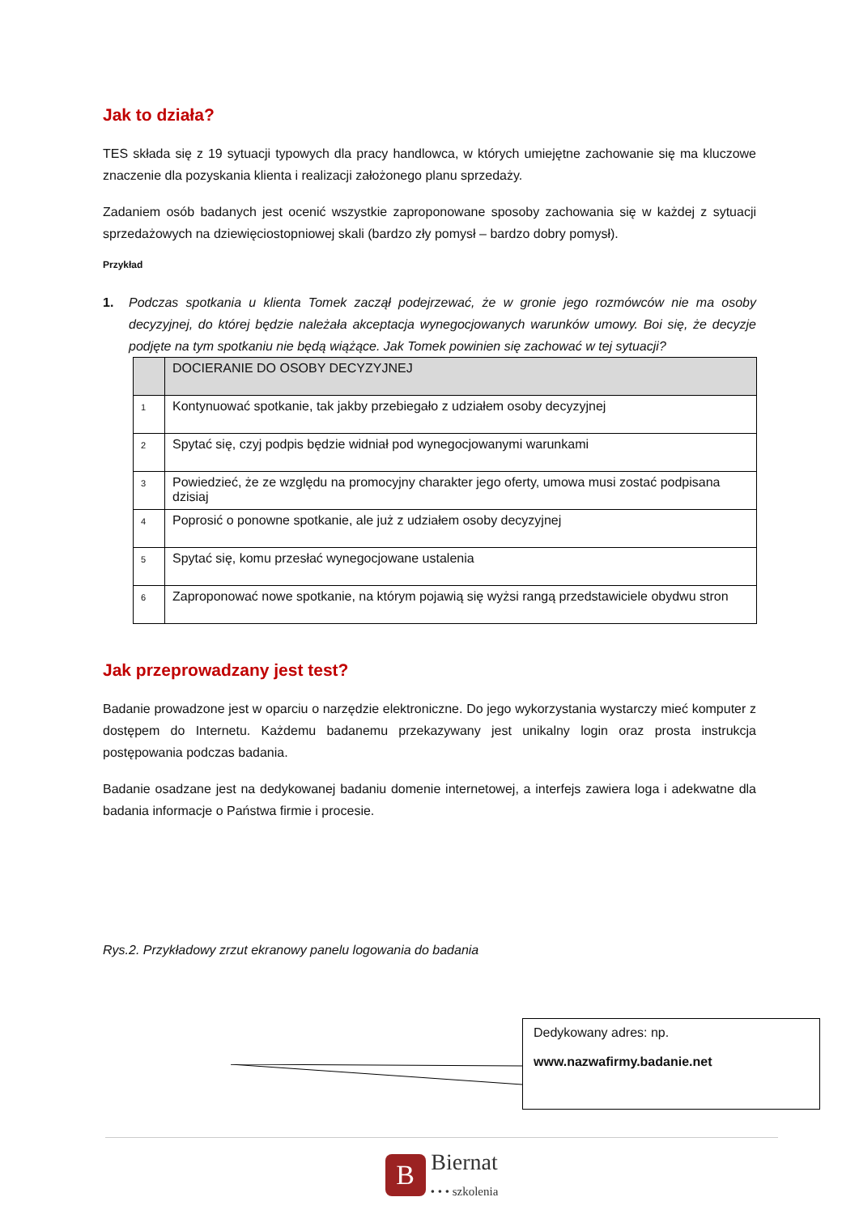Jak to działa?
TES składa się z 19 sytuacji typowych dla pracy handlowca, w których umiejętne zachowanie się ma kluczowe znaczenie dla pozyskania klienta i realizacji założonego planu sprzedaży.
Zadaniem osób badanych jest ocenić wszystkie zaproponowane sposoby zachowania się w każdej z sytuacji sprzedażowych na dziewięciostopniowej skali (bardzo zły pomysł – bardzo dobry pomysł).
Przykład
1. Podczas spotkania u klienta Tomek zaczął podejrzewać, że w gronie jego rozmówców nie ma osoby decyzyjnej, do której będzie należała akceptacja wynegocjowanych warunków umowy. Boi się, że decyzje podjęte na tym spotkaniu nie będą wiążące. Jak Tomek powinien się zachować w tej sytuacji?
| | DOCIERANIE DO OSOBY DECYZYJNEJ |
| 1 | Kontynuować spotkanie, tak jakby przebiegało z udziałem osoby decyzyjnej |
| 2 | Spytać się, czyj podpis będzie widniał pod wynegocjowanymi warunkami |
| 3 | Powiedzieć, że ze względu na promocyjny charakter jego oferty, umowa musi zostać podpisana dzisiaj |
| 4 | Poprosić o ponowne spotkanie, ale już z udziałem osoby decyzyjnej |
| 5 | Spytać się, komu przesłać wynegocjowane ustalenia |
| 6 | Zaproponować nowe spotkanie, na którym pojawią się wyżsi rangą przedstawiciele obydwu stron |
Jak przeprowadzany jest test?
Badanie prowadzone jest w oparciu o narzędzie elektroniczne. Do jego wykorzystania wystarczy mieć komputer z dostępem do Internetu. Każdemu badanemu przekazywany jest unikalny login oraz prosta instrukcja postępowania podczas badania.
Badanie osadzane jest na dedykowanej badaniu domenie internetowej, a interfejs zawiera loga i adekwatne dla badania informacje o Państwa firmie i procesie.
Rys.2. Przykładowy zrzut ekranowy panelu logowania do badania
Dedykowany adres: np.
www.nazwafirmy.badanie.net
B
Biernat
• • • szkolenia